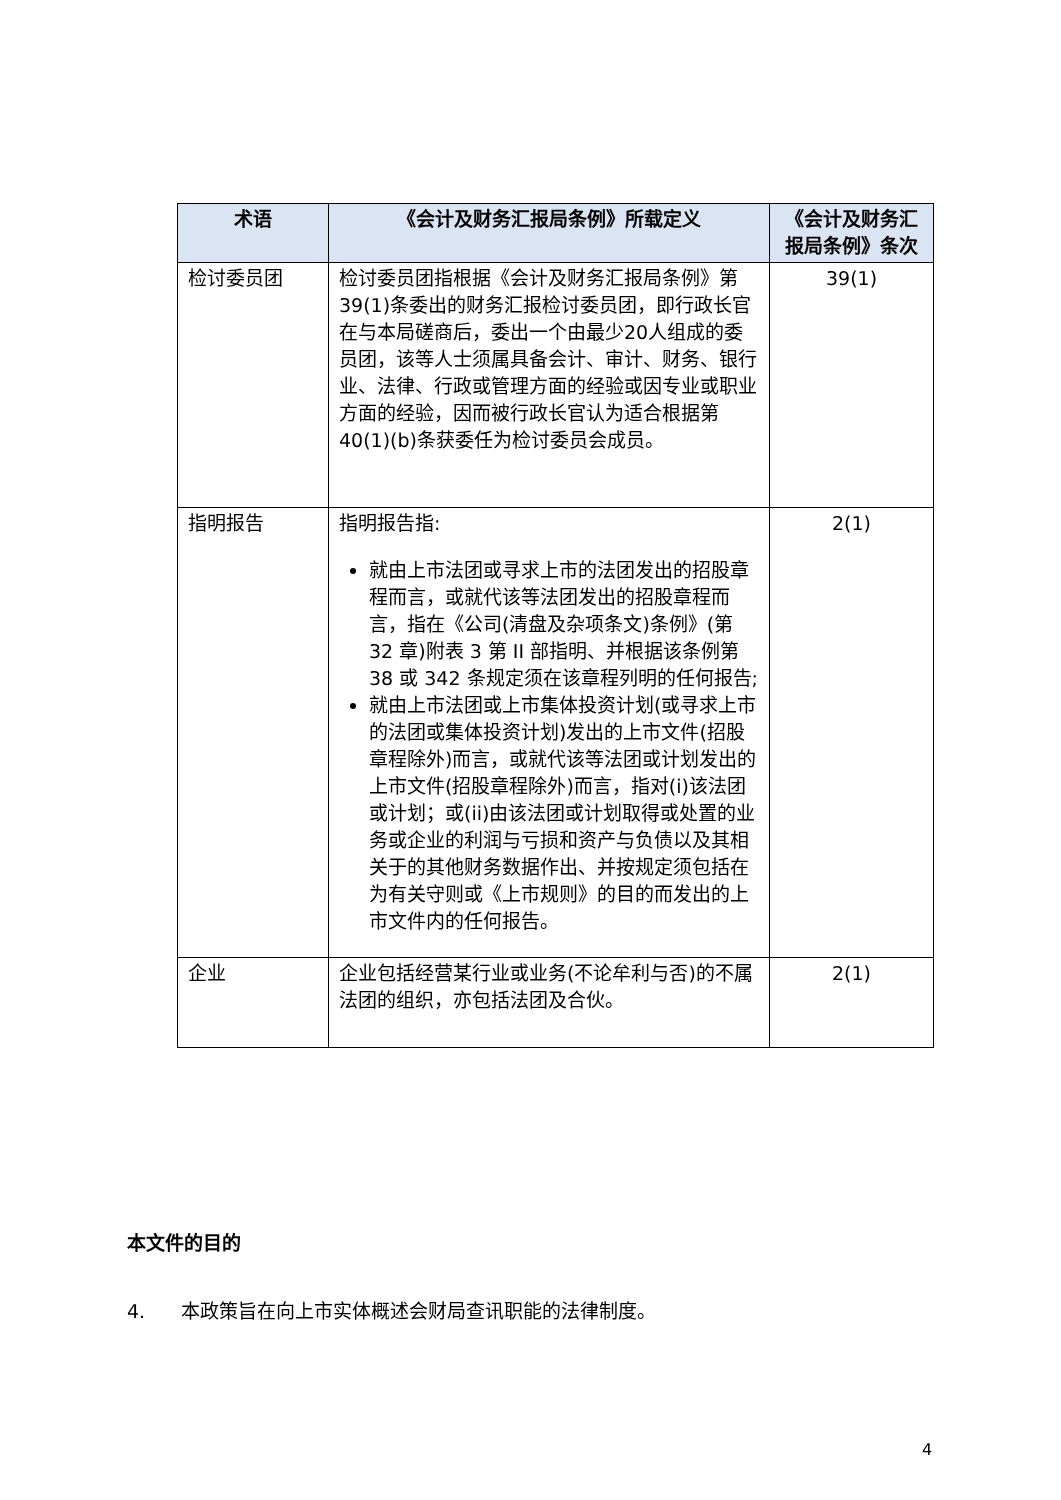| 术语 | 《会计及财务汇报局条例》所载定义 | 《会计及财务汇报局条例》条次 |
| --- | --- | --- |
| 检讨委员团 | 检讨委员团指根据《会计及财务汇报局条例》第39(1)条委出的财务汇报检讨委员团，即行政长官在与本局磋商后，委出一个由最少20人组成的委员团，该等人士须属具备会计、审计、财务、银行业、法律、行政或管理方面的经验或因专业或职业方面的经验，因而被行政长官认为适合根据第40(1)(b)条获委任为检讨委员会成员。 | 39(1) |
| 指明报告 | 指明报告指: 就由上市法团或寻求上市的法团发出的招股章程而言，或就代该等法团发出的招股章程而言，指在《公司(清盘及杂项条文)条例》(第 32 章)附表 3 第 II 部指明、并根据该条例第 38 或 342 条规定须在该章程列明的任何报告; 就由上市法团或上市集体投资计划(或寻求上市的法团或集体投资计划)发出的上市文件(招股章程除外)而言，或就代该等法团或计划发出的上市文件(招股章程除外)而言，指对(i)该法团或计划；或(ii)由该法团或计划取得或处置的业务或企业的利润与亏损和资产与负债以及其相关于的其他财务数据作出、并按规定须包括在为有关守则或《上市规则》的目的而发出的上市文件内的任何报告。 | 2(1) |
| 企业 | 企业包括经营某行业或业务(不论牟利与否)的不属法团的组织，亦包括法团及合伙。 | 2(1) |
本文件的目的
4. 本政策旨在向上市实体概述会财局查讯职能的法律制度。
4